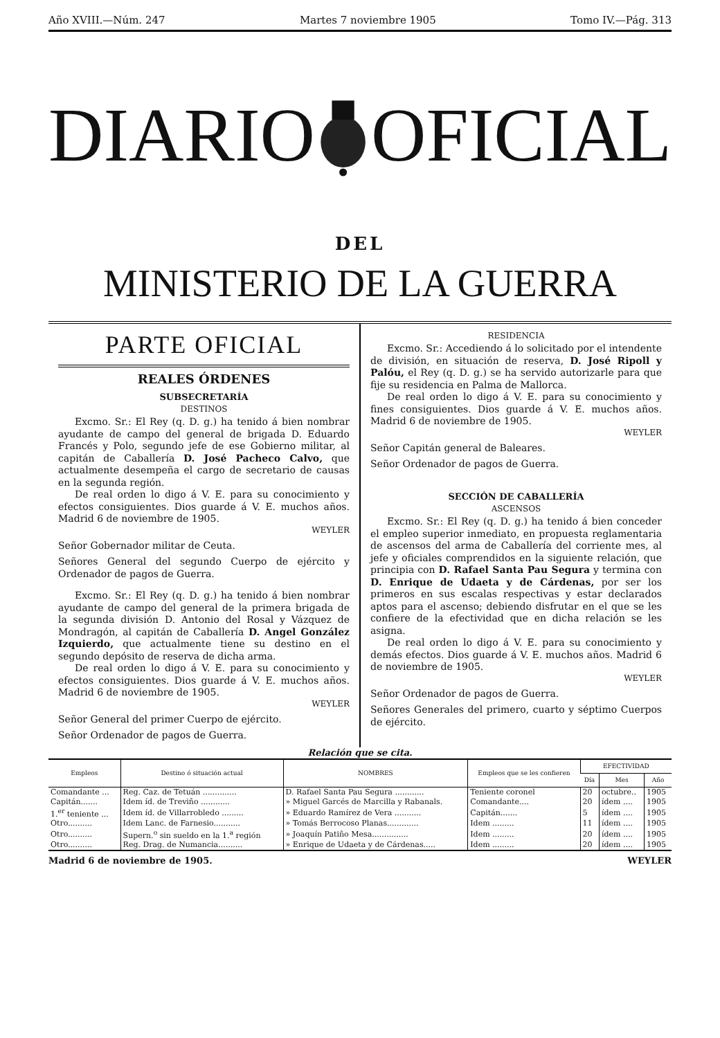Año XVIII.—Núm. 247 Martes 7 noviembre 1905 Tomo IV.—Pág. 313
DIARIO OFICIAL
DEL
MINISTERIO DE LA GUERRA
PARTE OFICIAL
REALES ÓRDENES
SUBSECRETARÍA
DESTINOS
Excmo. Sr.: El Rey (q. D. g.) ha tenido á bien nombrar ayudante de campo del general de brigada D. Eduardo Francés y Polo, segundo jefe de ese Gobierno militar, al capitán de Caballería D. José Pacheco Calvo, que actualmente desempeña el cargo de secretario de causas en la segunda región.
De real orden lo digo á V. E. para su conocimiento y efectos consiguientes. Dios guarde á V. E. muchos años. Madrid 6 de noviembre de 1905.
WEYLER
Señor Gobernador militar de Ceuta.
Señores General del segundo Cuerpo de ejército y Ordenador de pagos de Guerra.
Excmo. Sr.: El Rey (q. D. g.) ha tenido á bien nombrar ayudante de campo del general de la primera brigada de la segunda división D. Antonio del Rosal y Vázquez de Mondragón, al capitán de Caballería D. Angel González Izquierdo, que actualmente tiene su destino en el segundo depósito de reserva de dicha arma.
De real orden lo digo á V. E. para su conocimiento y efectos consiguientes. Dios guarde á V. E. muchos años. Madrid 6 de noviembre de 1905.
WEYLER
Señor General del primer Cuerpo de ejército.
Señor Ordenador de pagos de Guerra.
RESIDENCIA
Excmo. Sr.: Accediendo á lo solicitado por el intendente de división, en situación de reserva, D. José Ripoll y Palóu, el Rey (q. D. g.) se ha servido autorizarle para que fije su residencia en Palma de Mallorca.
De real orden lo digo á V. E. para su conocimiento y fines consiguientes. Dios guarde á V. E. muchos años. Madrid 6 de noviembre de 1905.
WEYLER
Señor Capitán general de Baleares.
Señor Ordenador de pagos de Guerra.
SECCIÓN DE CABALLERÍA
ASCENSOS
Excmo. Sr.: El Rey (q. D. g.) ha tenido á bien conceder el empleo superior inmediato, en propuesta reglamentaria de ascensos del arma de Caballería del corriente mes, al jefe y oficiales comprendidos en la siguiente relación, que principia con D. Rafael Santa Pau Segura y termina con D. Enrique de Udaeta y de Cárdenas, por ser los primeros en sus escalas respectivas y estar declarados aptos para el ascenso; debiendo disfrutar en el que se les confiere de la efectividad que en dicha relación se les asigna.
De real orden lo digo á V. E. para su conocimiento y demás efectos. Dios guarde á V. E. muchos años. Madrid 6 de noviembre de 1905.
WEYLER
Señor Ordenador de pagos de Guerra.
Señores Generales del primero, cuarto y séptimo Cuerpos de ejército.
Relación que se cita.
| Empleos | Destino ó situación actual | NOMBRES | Empleos que se les confieren | EFECTIVIDAD | | |
| --- | --- | --- | --- | --- | --- | --- |
| | | | | Día | Mes | Año |
| Comandante ... | Reg. Caz. de Tetuán .............. | D. Rafael Santa Pau Segura ............ | Teniente coronel | 20 | octubre.. | 1905 |
| Capitán....... | Idem íd. de Treviño ............ | » Miguel Garcés de Marcilla y Rabanals. | Comandante.... | 20 | ídem .... | 1905 |
| 1.<sup>er</sup> teniente ... | Idem íd. de Villarrobledo ......... | » Eduardo Ramírez de Vera ........... | Capitán....... | 5 | ídem .... | 1905 |
| Otro.......... | Idem Lanc. de Farnesio........... | » Tomás Berrocoso Planas............. | Idem ......... | 11 | ídem .... | 1905 |
| Otro.......... | Supern.<sup>o</sup> sin sueldo en la 1.<sup>a</sup> región | » Joaquín Patiño Mesa............... | Idem ......... | 20 | ídem .... | 1905 |
| Otro.......... | Reg. Drag. de Numancia.......... | » Enrique de Udaeta y de Cárdenas..... | Idem ......... | 20 | ídem .... | 1905 |
Madrid 6 de noviembre de 1905. WEYLER